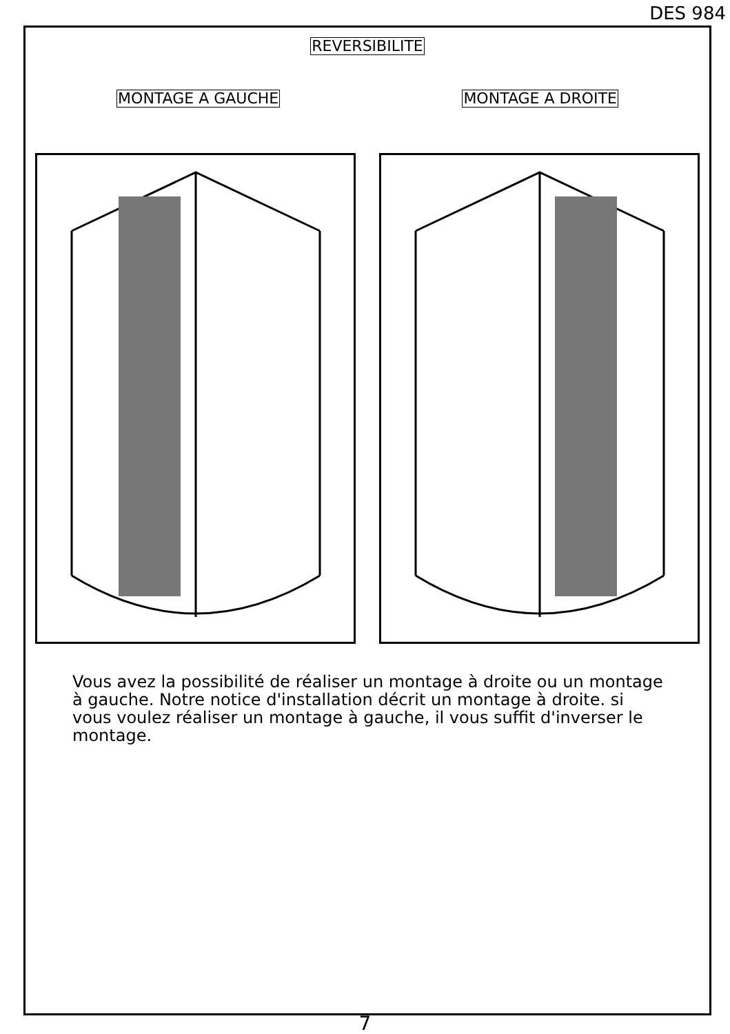DES 984
REVERSIBILITE
MONTAGE A GAUCHE MONTAGE A DROITE
Vous avez la possibilité de réaliser un montage à droite ou un montage à gauche. Notre notice d'installation décrit un montage à droite. si vous voulez réaliser un montage à gauche, il vous suffit d'inverser le montage.
7